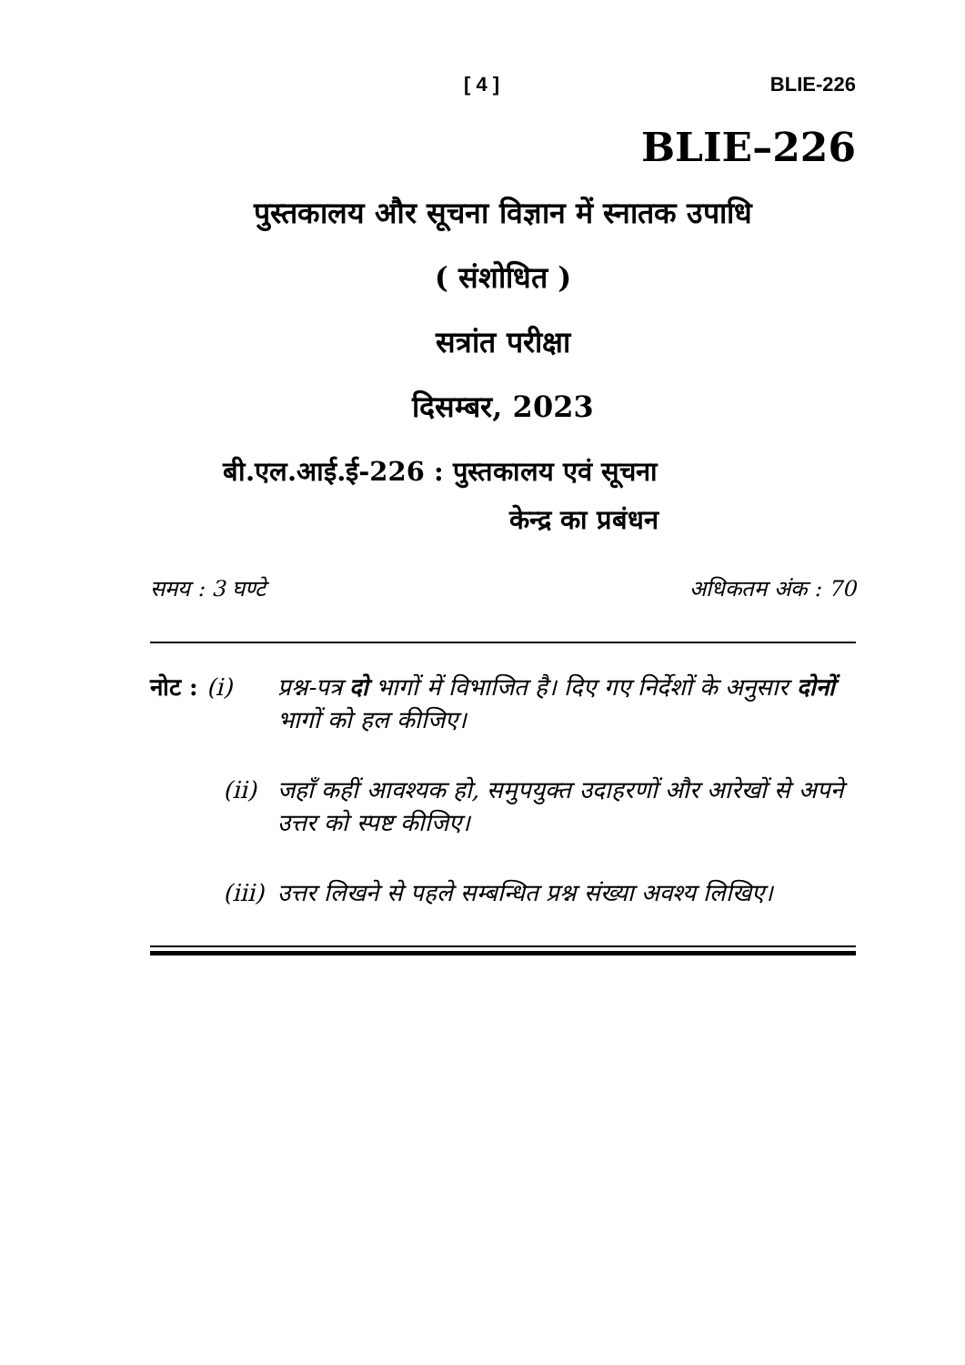[ 4 ] BLIE-226
BLIE–226
पुस्तकालय और सूचना विज्ञान में स्नातक उपाधि
( संशोधित )
सत्रांत परीक्षा
दिसम्बर, 2023
बी.एल.आई.ई-226 : पुस्तकालय एवं सूचना
केन्द्र का प्रबंधन
समय : 3 घण्टे अधिकतम अंक : 70
नोट : (i) प्रश्न-पत्र दो भागों में विभाजित है। दिए गए निर्देशों के अनुसार दोनों भागों को हल कीजिए।
(ii) जहाँ कहीं आवश्यक हो, समुपयुक्त उदाहरणों और आरेखों से अपने उत्तर को स्पष्ट कीजिए।
(iii) उत्तर लिखने से पहले सम्बन्धित प्रश्न संख्या अवश्य लिखिए।